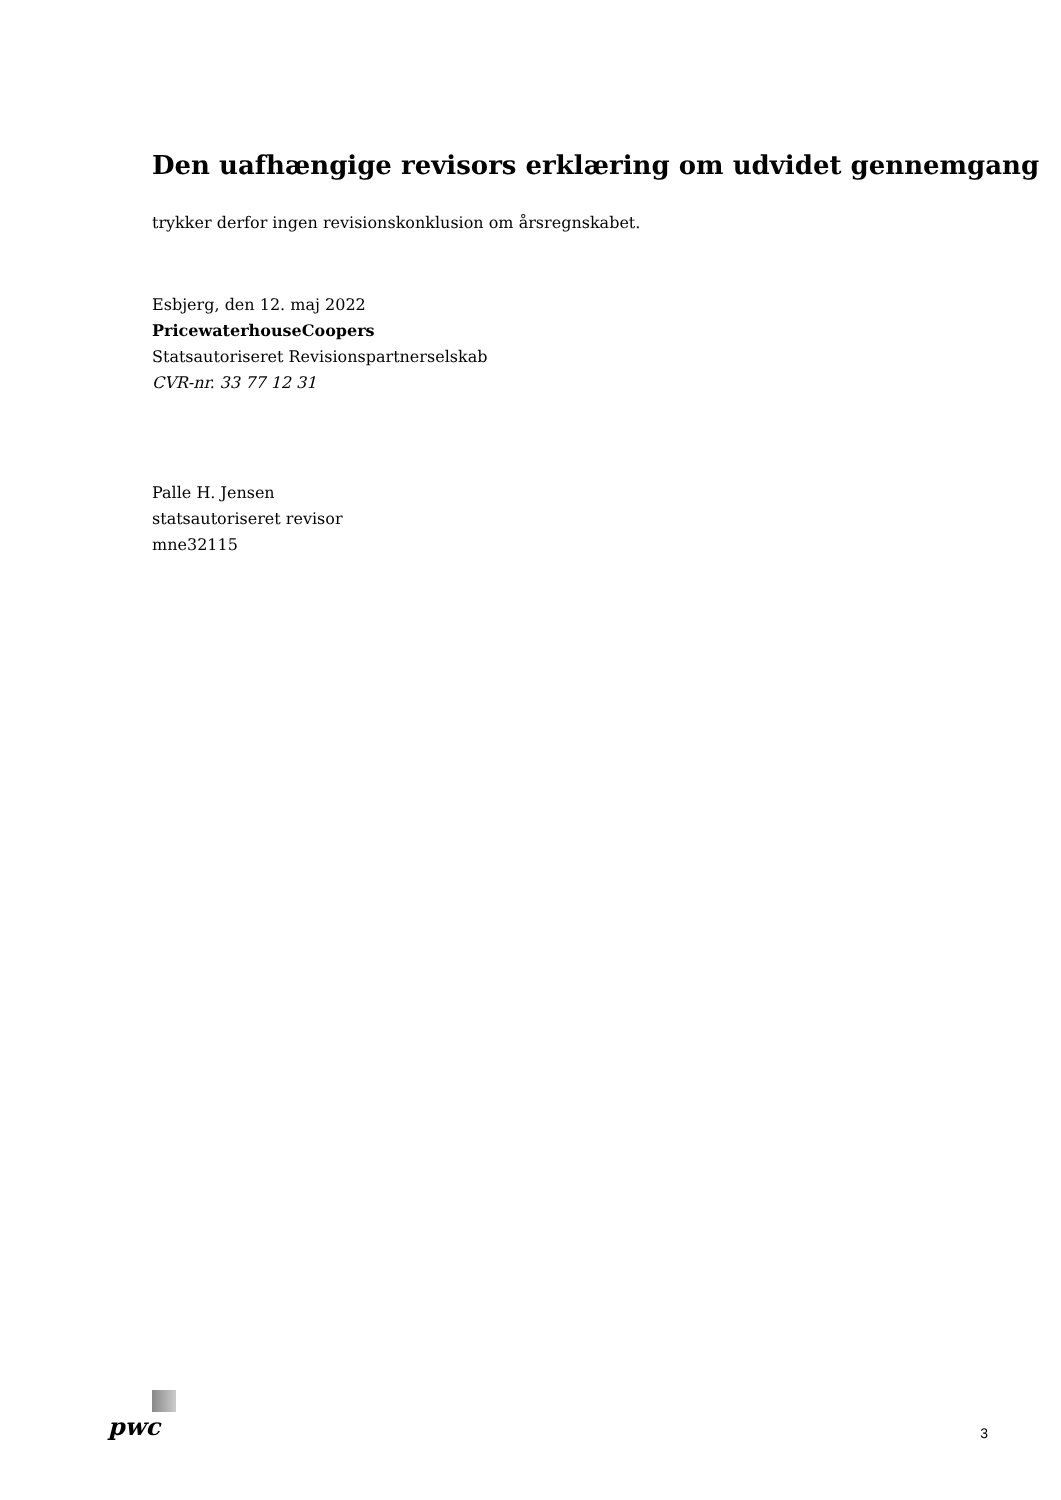Den uafhængige revisors erklæring om udvidet gennemgang
trykker derfor ingen revisionskonklusion om årsregnskabet.
Esbjerg, den 12. maj 2022
PricewaterhouseCoopers
Statsautoriseret Revisionspartnerselskab
CVR-nr. 33 77 12 31
Palle H. Jensen
statsautoriseret revisor
mne32115
pwc
3